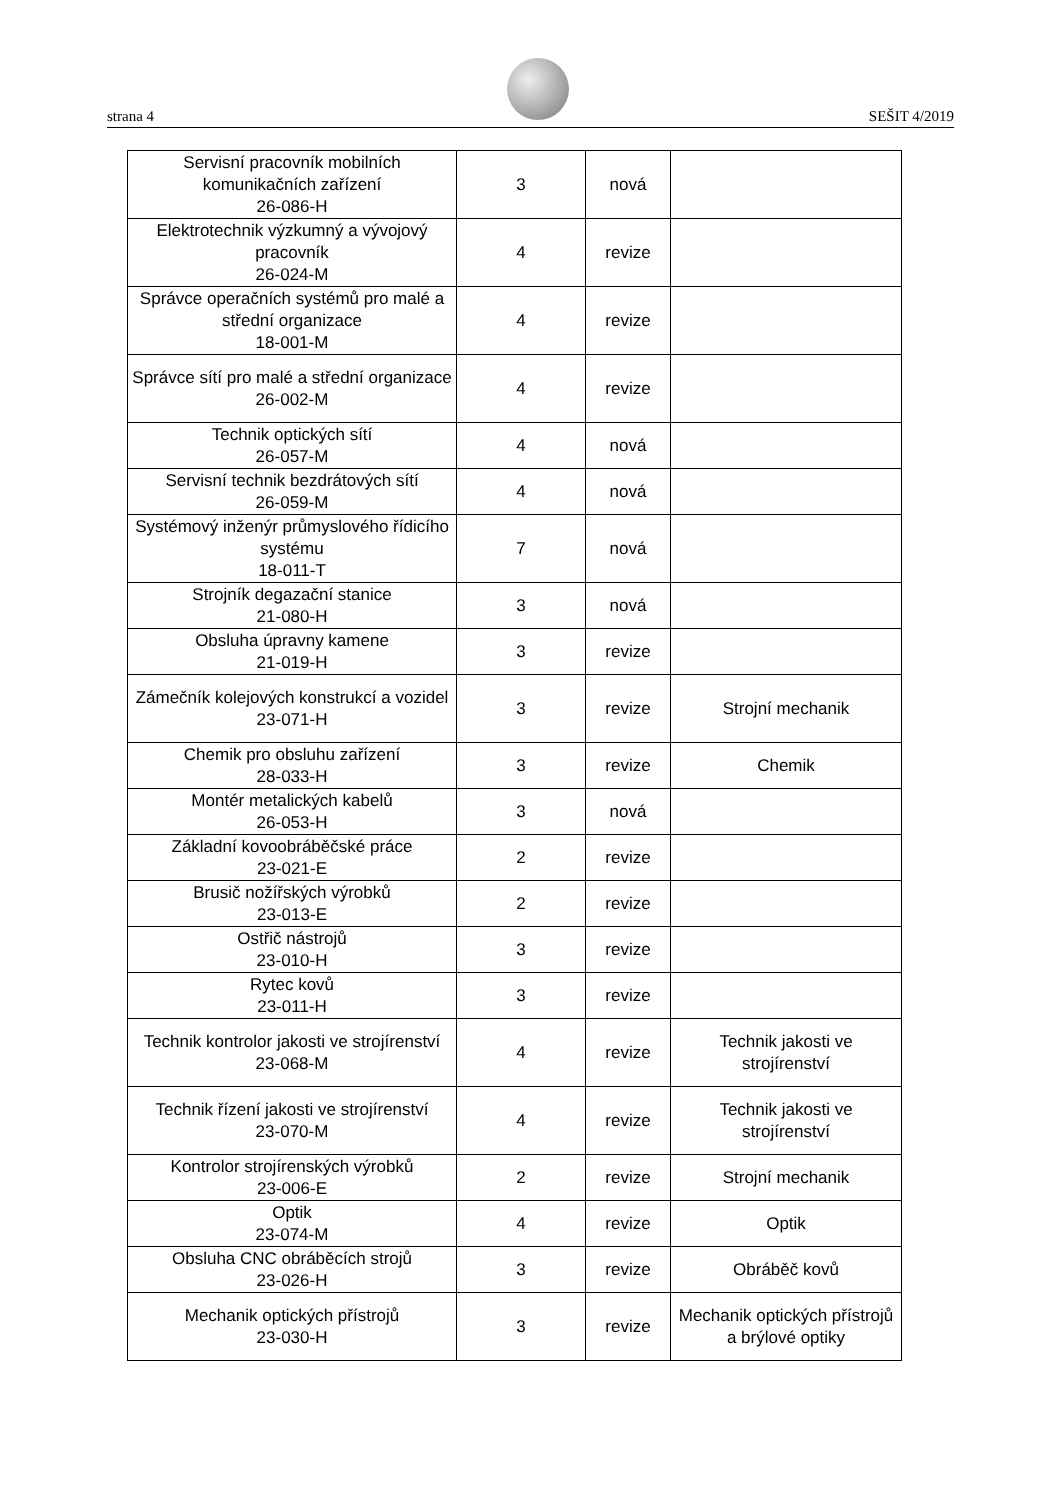strana 4 SEŠIT 4/2019
| Servisní pracovník mobilních komunikačních zařízení 26-086-H | 3 | nová | |
| Elektrotechnik výzkumný a vývojový pracovník 26-024-M | 4 | revize | |
| Správce operačních systémů pro malé a střední organizace 18-001-M | 4 | revize | |
| Správce sítí pro malé a střední organizace 26-002-M | 4 | revize | |
| Technik optických sítí 26-057-M | 4 | nová | |
| Servisní technik bezdrátových sítí 26-059-M | 4 | nová | |
| Systémový inženýr průmyslového řídicího systému 18-011-T | 7 | nová | |
| Strojník degazační stanice 21-080-H | 3 | nová | |
| Obsluha úpravny kamene 21-019-H | 3 | revize | |
| Zámečník kolejových konstrukcí a vozidel 23-071-H | 3 | revize | Strojní mechanik |
| Chemik pro obsluhu zařízení 28-033-H | 3 | revize | Chemik |
| Montér metalických kabelů 26-053-H | 3 | nová | |
| Základní kovoobráběčské práce 23-021-E | 2 | revize | |
| Brusič nožířských výrobků 23-013-E | 2 | revize | |
| Ostřič nástrojů 23-010-H | 3 | revize | |
| Rytec kovů 23-011-H | 3 | revize | |
| Technik kontrolor jakosti ve strojírenství 23-068-M | 4 | revize | Technik jakosti ve strojírenství |
| Technik řízení jakosti ve strojírenství 23-070-M | 4 | revize | Technik jakosti ve strojírenství |
| Kontrolor strojírenských výrobků 23-006-E | 2 | revize | Strojní mechanik |
| Optik 23-074-M | 4 | revize | Optik |
| Obsluha CNC obráběcích strojů 23-026-H | 3 | revize | Obráběč kovů |
| Mechanik optických přístrojů 23-030-H | 3 | revize | Mechanik optických přístrojů a brýlové optiky |